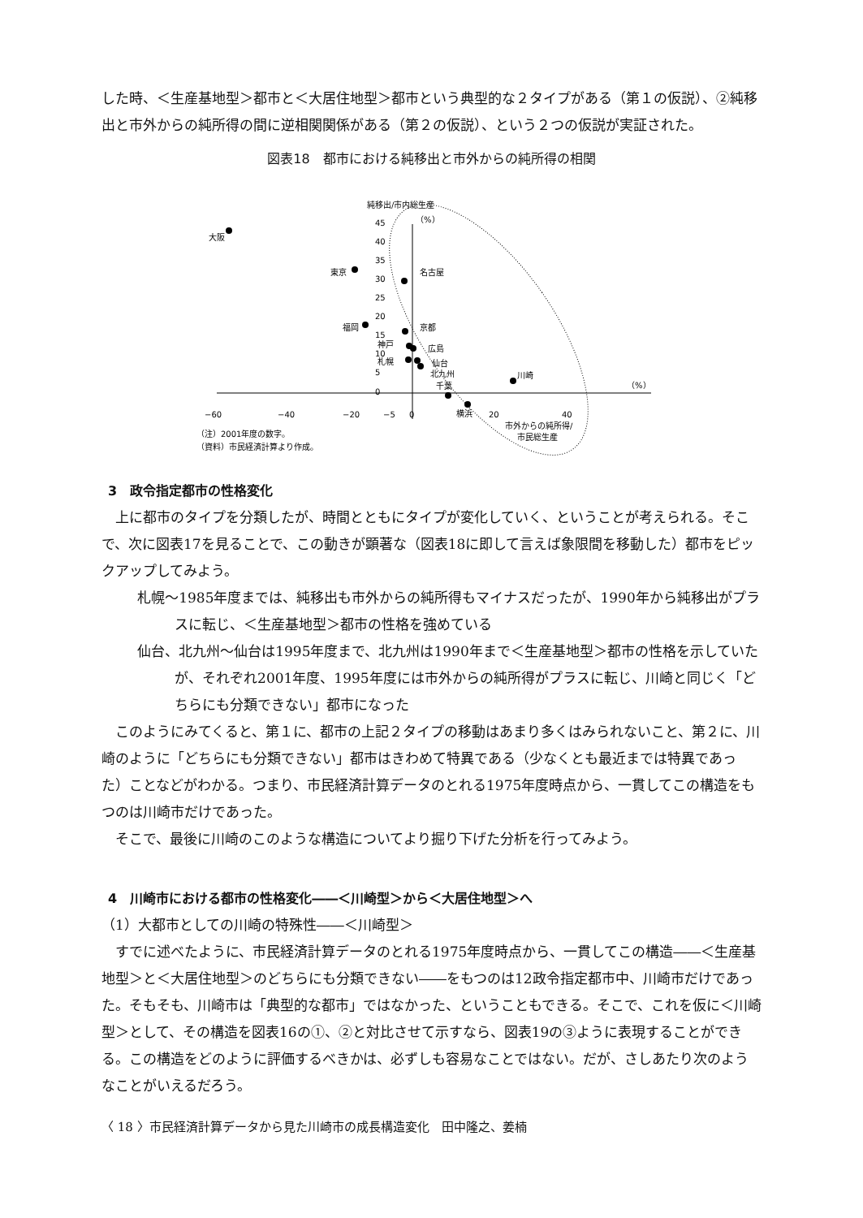した時、＜生産基地型＞都市と＜大居住地型＞都市という典型的な２タイプがある（第１の仮説）、②純移出と市外からの純所得の間に逆相関関係がある（第２の仮説）、という２つの仮説が実証された。
図表18　都市における純移出と市外からの純所得の相関
純移出/市内総生産
（%）
45
40
35
30
25
20
15
10
5
0
−60
−40
−20
−5
0
20
40
（%）
大阪
東京
名古屋
福岡
京都
神戸
広島
札幌
仙台
北九州
川崎
千葉
横浜
市外からの純所得/
市民総生産
（注）2001年度の数字。
（資料）市民経済計算より作成。
3　政令指定都市の性格変化
上に都市のタイプを分類したが、時間とともにタイプが変化していく、ということが考えられる。そこで、次に図表17を見ることで、この動きが顕著な（図表18に即して言えば象限間を移動した）都市をピックアップしてみよう。
札幌～1985年度までは、純移出も市外からの純所得もマイナスだったが、1990年から純移出がプラスに転じ、＜生産基地型＞都市の性格を強めている
仙台、北九州～仙台は1995年度まで、北九州は1990年まで＜生産基地型＞都市の性格を示していたが、それぞれ2001年度、1995年度には市外からの純所得がプラスに転じ、川崎と同じく「どちらにも分類できない」都市になった
このようにみてくると、第１に、都市の上記２タイプの移動はあまり多くはみられないこと、第２に、川崎のように「どちらにも分類できない」都市はきわめて特異である（少なくとも最近までは特異であった）ことなどがわかる。つまり、市民経済計算データのとれる1975年度時点から、一貫してこの構造をもつのは川崎市だけであった。
そこで、最後に川崎のこのような構造についてより掘り下げた分析を行ってみよう。
4　川崎市における都市の性格変化――＜川崎型＞から＜大居住地型＞へ
（1）大都市としての川崎の特殊性――＜川崎型＞
すでに述べたように、市民経済計算データのとれる1975年度時点から、一貫してこの構造――＜生産基地型＞と＜大居住地型＞のどちらにも分類できない――をもつのは12政令指定都市中、川崎市だけであった。そもそも、川崎市は「典型的な都市」ではなかった、ということもできる。そこで、これを仮に＜川崎型＞として、その構造を図表16の①、②と対比させて示すなら、図表19の③ように表現することができる。この構造をどのように評価するべきかは、必ずしも容易なことではない。だが、さしあたり次のようなことがいえるだろう。
〈 18 〉市民経済計算データから見た川崎市の成長構造変化　田中隆之、姜楠